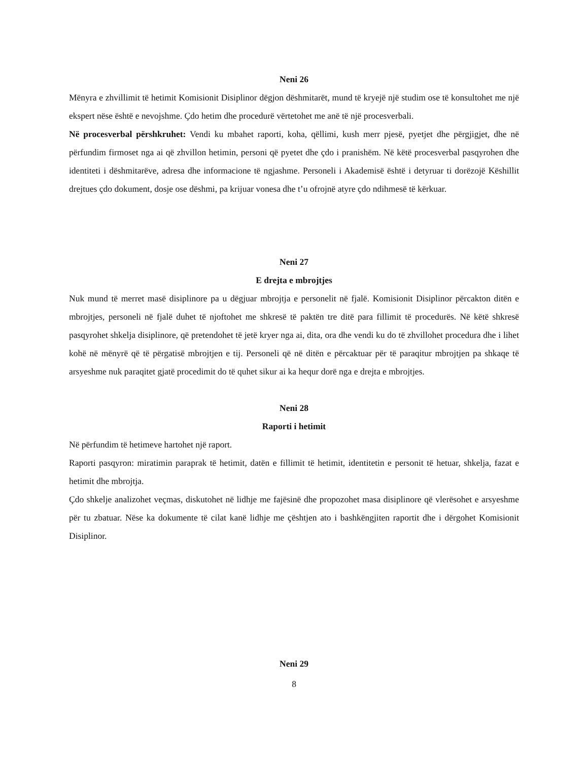Neni 26
Mënyra e zhvillimit të hetimit Komisionit Disiplinor dëgjon dëshmitarët, mund të kryejë një studim ose të konsultohet me një ekspert nëse është e nevojshme. Çdo hetim dhe procedurë vërtetohet me anë të një procesverbali.
Në procesverbal përshkruhet: Vendi ku mbahet raporti, koha, qëllimi, kush merr pjesë, pyetjet dhe përgjigjet, dhe në përfundim firmoset nga ai që zhvillon hetimin, personi që pyetet dhe çdo i pranishëm. Në këtë procesverbal pasqyrohen dhe identiteti i dëshmitarëve, adresa dhe informacione të ngjashme. Personeli i Akademisë është i detyruar ti dorëzojë Këshillit drejtues çdo dokument, dosje ose dëshmi, pa krijuar vonesa dhe t’u ofrojnë atyre çdo ndihmesë të kërkuar.
Neni 27
E drejta e mbrojtjes
Nuk mund të merret masë disiplinore pa u dëgjuar mbrojtja e personelit në fjalë. Komisionit Disiplinor përcakton ditën e mbrojtjes, personeli në fjalë duhet të njoftohet me shkresë të paktën tre ditë para fillimit të procedurës. Në këtë shkresë pasqyrohet shkelja disiplinore, që pretendohet të jetë kryer nga ai, dita, ora dhe vendi ku do të zhvillohet procedura dhe i lihet kohë në mënyrë që të përgatisë mbrojtjen e tij. Personeli që në ditën e përcaktuar për të paraqitur mbrojtjen pa shkaqe të arsyeshme nuk paraqitet gjatë procedimit do të quhet sikur ai ka hequr dorë nga e drejta e mbrojtjes.
Neni 28
Raporti i hetimit
Në përfundim të hetimeve hartohet një raport.
Raporti pasqyron: miratimin paraprak të hetimit, datën e fillimit të hetimit, identitetin e personit të hetuar, shkelja, fazat e hetimit dhe mbrojtja.
Çdo shkelje analizohet veçmas, diskutohet në lidhje me fajësinë dhe propozohet masa disiplinore që vlerësohet e arsyeshme për tu zbatuar. Nëse ka dokumente të cilat kanë lidhje me çështjen ato i bashkëngjiten raportit dhe i dërgohet Komisionit Disiplinor.
Neni 29
8